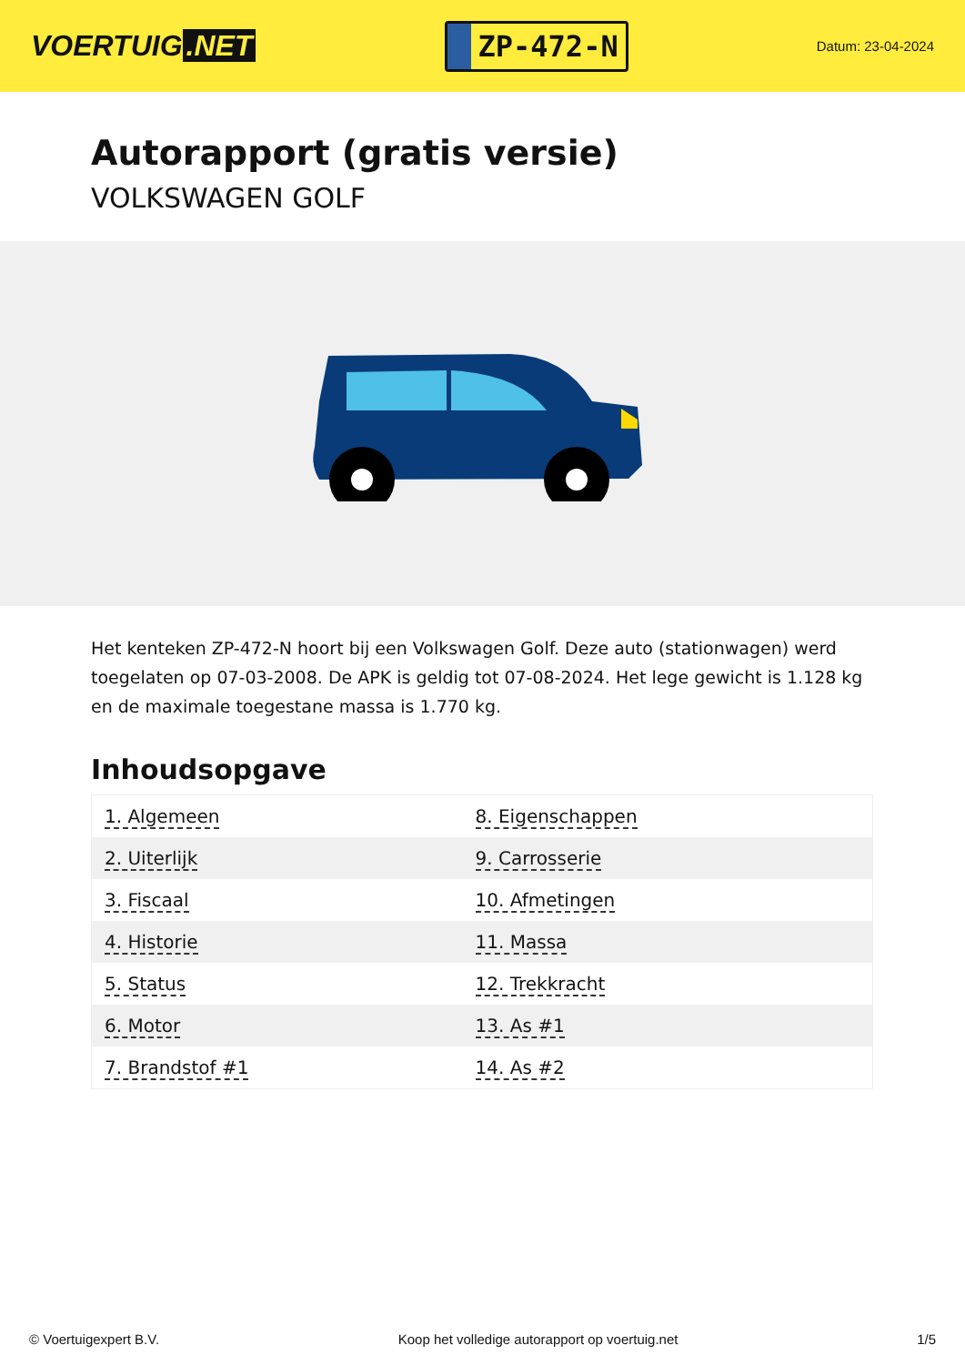VOERTUIG.NET
ZP-472-N
Datum: 23-04-2024
Autorapport (gratis versie)
VOLKSWAGEN GOLF
Het kenteken ZP-472-N hoort bij een Volkswagen Golf. Deze auto (stationwagen) werd toegelaten op 07-03-2008. De APK is geldig tot 07-08-2024. Het lege gewicht is 1.128 kg en de maximale toegestane massa is 1.770 kg.
Inhoudsopgave
| 1. Algemeen | 8. Eigenschappen |
| 2. Uiterlijk | 9. Carrosserie |
| 3. Fiscaal | 10. Afmetingen |
| 4. Historie | 11. Massa |
| 5. Status | 12. Trekkracht |
| 6. Motor | 13. As #1 |
| 7. Brandstof #1 | 14. As #2 |
© Voertuigexpert B.V. Koop het volledige autorapport op voertuig.net 1/5